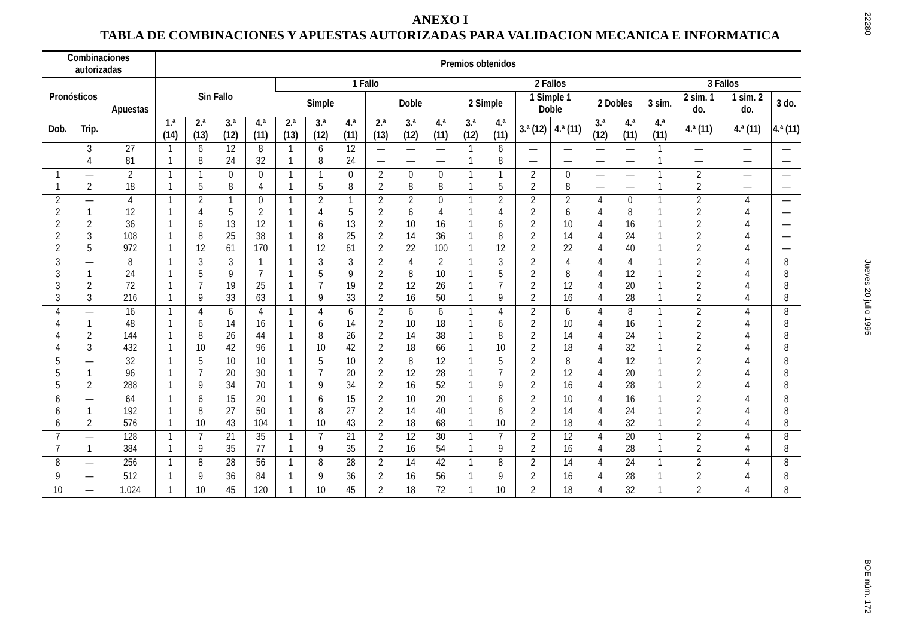ANEXO I
TABLA DE COMBINACIONES Y APUESTAS AUTORIZADAS PARA VALIDACION MECANICA E INFORMATICA
| Combinaciones autorizadas | | | Premios obtenidos | | | | | | | | | | | | | | | | | | | |
| --- | --- | --- | --- | --- | --- | --- | --- | --- | --- | --- | --- | --- | --- | --- | --- | --- | --- | --- | --- | --- | --- | --- |
| Pronósticos | | Apuestas | Sin Fallo | | | | 1 Fallo | | | | | | 2 Fallos | | | | | | 3 Fallos | | | |
| | | | | | | | Simple | | | Doble | | | 2 Simple | | 1 Simple 1 Doble | | 2 Dobles | | 3 sim. | 2 sim. 1 do. | 1 sim. 2 do. | 3 do. |
| Dob. | Trip. | | 1.ª (14) | 2.ª (13) | 3.ª (12) | 4.ª (11) | 2.ª (13) | 3.ª (12) | 4.ª (11) | 2.ª (13) | 3.ª (12) | 4.ª (11) | 3.ª (12) | 4.ª (11) | 3.ª (12) | 4.ª (11) | 3.ª (12) | 4.ª (11) | 4.ª (11) | 4.ª (11) | 4.ª (11) | 4.ª (11) |
| | 3 4 | 27 81 | 1 1 | 6 8 | 12 24 | 8 32 | 1 1 | 6 8 | 12 24 | — — | — — | — — | 1 1 | 6 8 | — — | — — | — — | — — | 1 1 | — — | — — | — — |
| 1 1 | — 2 | 2 18 | 1 1 | 1 5 | 0 8 | 0 4 | 1 1 | 1 5 | 0 8 | 2 2 | 0 8 | 0 8 | 1 1 | 1 5 | 2 2 | 0 8 | — — | — — | 1 1 | 2 2 | — — | — — |
| 2 2 2 2 2 | — 1 2 3 5 | 4 12 36 108 972 | 1 1 1 1 1 | 2 4 6 8 12 | 1 5 13 25 61 | 0 2 12 38 170 | 1 1 1 1 1 | 2 4 6 8 12 | 1 5 13 25 61 | 2 2 2 2 2 | 2 6 10 14 22 | 0 4 16 36 100 | 1 1 1 1 1 | 2 4 6 8 12 | 2 2 2 2 2 | 2 6 10 14 22 | 4 4 4 4 4 | 0 8 16 24 40 | 1 1 1 1 1 | 2 2 2 2 2 | 4 4 4 4 4 | — — — — — |
| 3 3 3 3 | — 1 2 3 | 8 24 72 216 | 1 1 1 1 | 3 5 7 9 | 3 9 19 33 | 1 7 25 63 | 1 1 1 1 | 3 5 7 9 | 3 9 19 33 | 2 2 2 2 | 4 8 12 16 | 2 10 26 50 | 1 1 1 1 | 3 5 7 9 | 2 2 2 2 | 4 8 12 16 | 4 4 4 4 | 4 12 20 28 | 1 1 1 1 | 2 2 2 2 | 4 4 4 4 | 8 8 8 8 |
| 4 4 4 4 | — 1 2 3 | 16 48 144 432 | 1 1 1 1 | 4 6 8 10 | 6 14 26 42 | 4 16 44 96 | 1 1 1 1 | 4 6 8 10 | 6 14 26 42 | 2 2 2 2 | 6 10 14 18 | 6 18 38 66 | 1 1 1 1 | 4 6 8 10 | 2 2 2 2 | 6 10 14 18 | 4 4 4 4 | 8 16 24 32 | 1 1 1 1 | 2 2 2 2 | 4 4 4 4 | 8 8 8 8 |
| 5 5 5 | — 1 2 | 32 96 288 | 1 1 1 | 5 7 9 | 10 20 34 | 10 30 70 | 1 1 1 | 5 7 9 | 10 20 34 | 2 2 2 | 8 12 16 | 12 28 52 | 1 1 1 | 5 7 9 | 2 2 2 | 8 12 16 | 4 4 4 | 12 20 28 | 1 1 1 | 2 2 2 | 4 4 4 | 8 8 8 |
| 6 6 6 | — 1 2 | 64 192 576 | 1 1 1 | 6 8 10 | 15 27 43 | 20 50 104 | 1 1 1 | 6 8 10 | 15 27 43 | 2 2 2 | 10 14 18 | 20 40 68 | 1 1 1 | 6 8 10 | 2 2 2 | 10 14 18 | 4 4 4 | 16 24 32 | 1 1 1 | 2 2 2 | 4 4 4 | 8 8 8 |
| 7 7 | — 1 | 128 384 | 1 1 | 7 9 | 21 35 | 35 77 | 1 1 | 7 9 | 21 35 | 2 2 | 12 16 | 30 54 | 1 1 | 7 9 | 2 2 | 12 16 | 4 4 | 20 28 | 1 1 | 2 2 | 4 4 | 8 8 |
| 8 | — | 256 | 1 | 8 | 28 | 56 | 1 | 8 | 28 | 2 | 14 | 42 | 1 | 8 | 2 | 14 | 4 | 24 | 1 | 2 | 4 | 8 |
| 9 | — | 512 | 1 | 9 | 36 | 84 | 1 | 9 | 36 | 2 | 16 | 56 | 1 | 9 | 2 | 16 | 4 | 28 | 1 | 2 | 4 | 8 |
| 10 | — | 1.024 | 1 | 10 | 45 | 120 | 1 | 10 | 45 | 2 | 18 | 72 | 1 | 10 | 2 | 18 | 4 | 32 | 1 | 2 | 4 | 8 |
22280
Jueves 20 julio 1995
BOE núm. 172